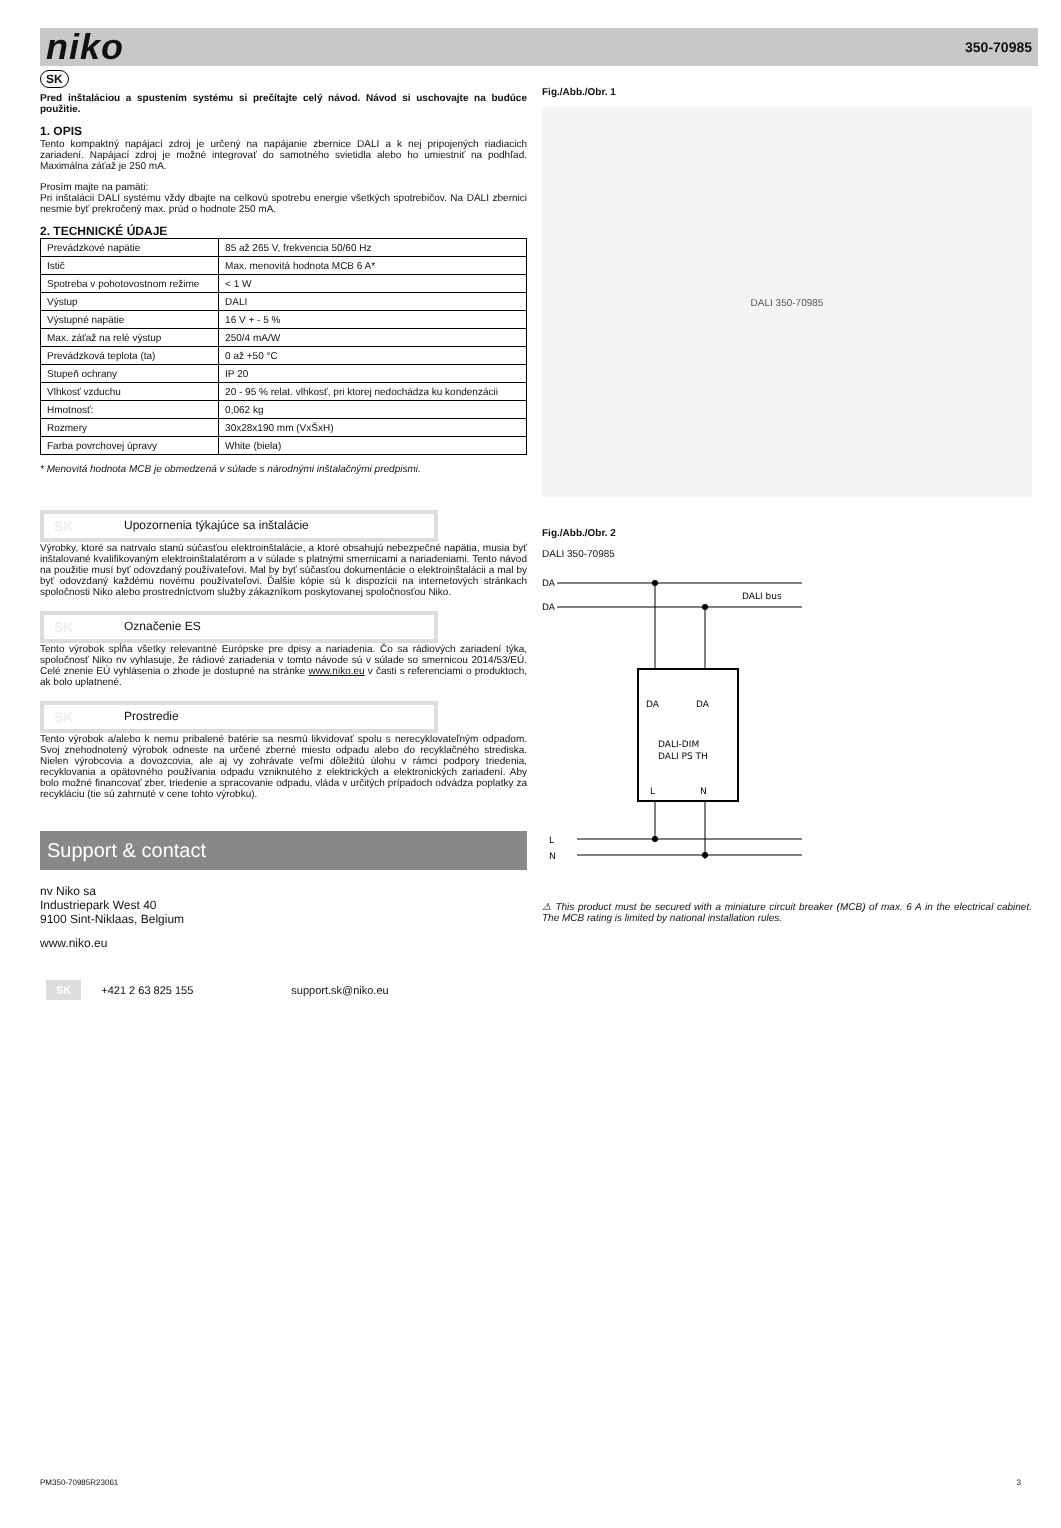niko 350-70985
SK
Pred inštaláciou a spustením systému si prečítajte celý návod. Návod si uschovajte na budúce použitie.
1. OPIS
Tento kompaktný napájací zdroj je určený na napájanie zbernice DALI a k nej pripojených riadiacich zariadení. Napájací zdroj je možné integrovať do samotného svietidla alebo ho umiestniť na podhľad. Maximálna záťaž je 250 mA.
Prosím majte na pamäti:
Pri inštalácii DALI systému vždy dbajte na celkovú spotrebu energie všetkých spotrebičov. Na DALI zbernici nesmie byť prekročený max. prúd o hodnote 250 mA.
2. TECHNICKÉ ÚDAJE
| Prevádzkové napätie | 85 až 265 V, frekvencia 50/60 Hz |
| Istič | Max. menovitá hodnota MCB 6 A* |
| Spotreba v pohotovostnom režime | < 1 W |
| Výstup | DALI |
| Výstupné napätie | 16 V + - 5 % |
| Max. záťaž na relé výstup | 250/4 mA/W |
| Prevádzková teplota (ta) | 0 až +50 °C |
| Stupeň ochrany | IP 20 |
| Vlhkosť vzduchu | 20 - 95 % relat. vlhkosť, pri ktorej nedochádza ku kondenzácii |
| Hmotnosť: | 0,062 kg |
| Rozmery | 30x28x190 mm (VxŠxH) |
| Farba povrchovej úpravy | White (biela) |
* Menovitá hodnota MCB je obmedzená v súlade s národnými inštalačnými predpismi.
SK Upozornenia týkajúce sa inštalácie
Výrobky, ktoré sa natrvalo stanú súčasťou elektroinštalácie, a ktoré obsahujú nebezpečné napätia, musia byť inštalované kvalifikovaným elektroinštalatérom a v súlade s platnými smernicami a nariadeniami. Tento návod na použitie musí byť odovzdaný používateľovi. Mal by byť súčasťou dokumentácie o elektroinštalácii a mal by byť odovzdaný každému novému používateľovi. Ďalšie kópie sú k dispozícii na internetových stránkach spoločnosti Niko alebo prostredníctvom služby zákazníkom poskytovanej spoločnosťou Niko.
SK Označenie ES
Tento výrobok spĺňa všetky relevantné Európske pre dpisy a nariadenia. Čo sa rádiových zariadení týka, spoločnosť Niko nv vyhlasuje, že rádiové zariadenia v tomto návode sú v súlade so smernicou 2014/53/EÚ. Celé znenie EÚ vyhlásenia o zhode je dostupné na stránke www.niko.eu v časti s referenciami o produktoch, ak bolo uplatnené.
SK Prostredie
Tento výrobok a/alebo k nemu pribalené batérie sa nesmú likvidovať spolu s nerecyklovateľným odpadom. Svoj znehodnotený výrobok odneste na určené zberné miesto odpadu alebo do recyklačného strediska. Nielen výrobcovia a dovozcovia, ale aj vy zohrávate veľmi dôležitú úlohu v rámci podpory triedenia, recyklovania a opätovného používania odpadu vzniknutého z elektrických a elektronických zariadení. Aby bolo možné financovať zber, triedenie a spracovanie odpadu, vláda v určitých prípadoch odvádza poplatky za recykláciu (tie sú zahrnuté v cene tohto výrobku).
Support & contact
nv Niko sa
Industriepark West 40
9100 Sint-Niklaas, Belgium
www.niko.eu
SK +421 2 63 825 155 support.sk@niko.eu
Fig./Abb./Obr. 1
DALI 350-70985
Fig./Abb./Obr. 2
DALI 350-70985
DA
DA
DALI bus
DA
DA
DALI-DIM
DALI PS TH
L
N
L
N
⚠ This product must be secured with a miniature circuit breaker (MCB) of max. 6 A in the electrical cabinet. The MCB rating is limited by national installation rules.
PM350-70985R23061 3